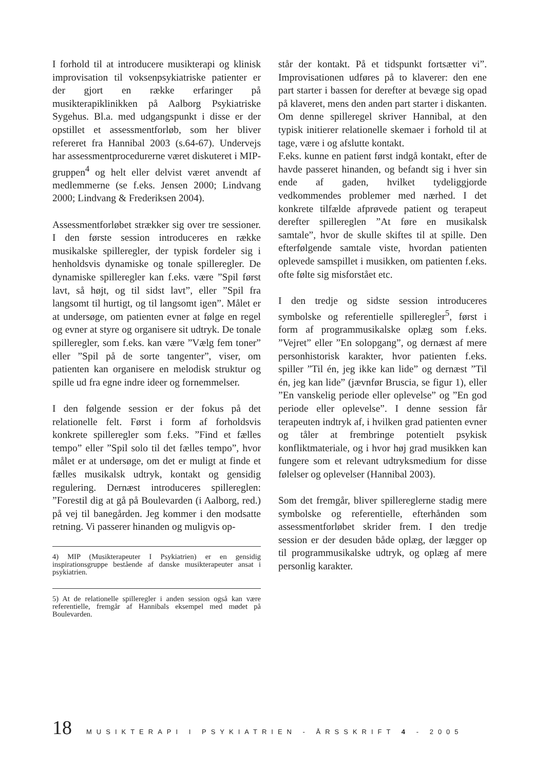I forhold til at introducere musikterapi og klinisk improvisation til voksenpsykiatriske patienter er der gjort en række erfaringer på musikterapiklinikken på Aalborg Psykiatriske Sygehus. Bl.a. med udgangspunkt i disse er der opstillet et assessmentforløb, som her bliver refereret fra Hannibal 2003 (s.64-67). Undervejs har assessmentprocedurerne været diskuteret i MIP-gruppen<sup>4</sup> og helt eller delvist været anvendt af medlemmerne (se f.eks. Jensen 2000; Lindvang 2000; Lindvang & Frederiksen 2004).
Assessmentforløbet strækker sig over tre sessioner. I den første session introduceres en række musikalske spilleregler, der typisk fordeler sig i henholdsvis dynamiske og tonale spilleregler. De dynamiske spilleregler kan f.eks. være ”Spil først lavt, så højt, og til sidst lavt”, eller ”Spil fra langsomt til hurtigt, og til langsomt igen”. Målet er at undersøge, om patienten evner at følge en regel og evner at styre og organisere sit udtryk. De tonale spilleregler, som f.eks. kan være ”Vælg fem toner” eller ”Spil på de sorte tangenter”, viser, om patienten kan organisere en melodisk struktur og spille ud fra egne indre ideer og fornemmelser.
I den følgende session er der fokus på det relationelle felt. Først i form af forholdsvis konkrete spilleregler som f.eks. ”Find et fælles tempo” eller ”Spil solo til det fælles tempo”, hvor målet er at undersøge, om det er muligt at finde et fælles musikalsk udtryk, kontakt og gensidig regulering. Dernæst introduceres spillereglen: ”Forestil dig at gå på Boulevarden (i Aalborg, red.) på vej til banegården. Jeg kommer i den modsatte retning. Vi passerer hinanden og muligvis op-
4) MIP (Musikterapeuter I Psykiatrien) er en gensidig inspirationsgruppe bestående af danske musikterapeuter ansat i psykiatrien.
5) At de relationelle spilleregler i anden session også kan være referentielle, fremgår af Hannibals eksempel med mødet på Boulevarden.
står der kontakt. På et tidspunkt fortsætter vi”. Improvisationen udføres på to klaverer: den ene part starter i bassen for derefter at bevæge sig opad på klaveret, mens den anden part starter i diskanten. Om denne spilleregel skriver Hannibal, at den typisk initierer relationelle skemaer i forhold til at tage, være i og afslutte kontakt.
F.eks. kunne en patient først indgå kontakt, efter de havde passeret hinanden, og befandt sig i hver sin ende af gaden, hvilket tydeliggjorde vedkommendes problemer med nærhed. I det konkrete tilfælde afprøvede patient og terapeut derefter spillereglen ”At føre en musikalsk samtale”, hvor de skulle skiftes til at spille. Den efterfølgende samtale viste, hvordan patienten oplevede samspillet i musikken, om patienten f.eks. ofte følte sig misforstået etc.
I den tredje og sidste session introduceres symbolske og referentielle spilleregler<sup>5</sup>, først i form af programmusikalske oplæg som f.eks. ”Vejret” eller ”En solopgang”, og dernæst af mere personhistorisk karakter, hvor patienten f.eks. spiller ”Til én, jeg ikke kan lide” og dernæst ”Til én, jeg kan lide” (jævnfør Bruscia, se figur 1), eller ”En vanskelig periode eller oplevelse” og ”En god periode eller oplevelse”. I denne session får terapeuten indtryk af, i hvilken grad patienten evner og tåler at frembringe potentielt psykisk konfliktmateriale, og i hvor høj grad musikken kan fungere som et relevant udtryksmedium for disse følelser og oplevelser (Hannibal 2003).
Som det fremgår, bliver spillereglerne stadig mere symbolske og referentielle, efterhånden som assessmentforløbet skrider frem. I den tredje session er der desuden både oplæg, der lægger op til programmusikalske udtryk, og oplæg af mere personlig karakter.
18 MUSIKTERAPI I PSYKIATRIEN - ÅRSSKRIFT 4 - 2005